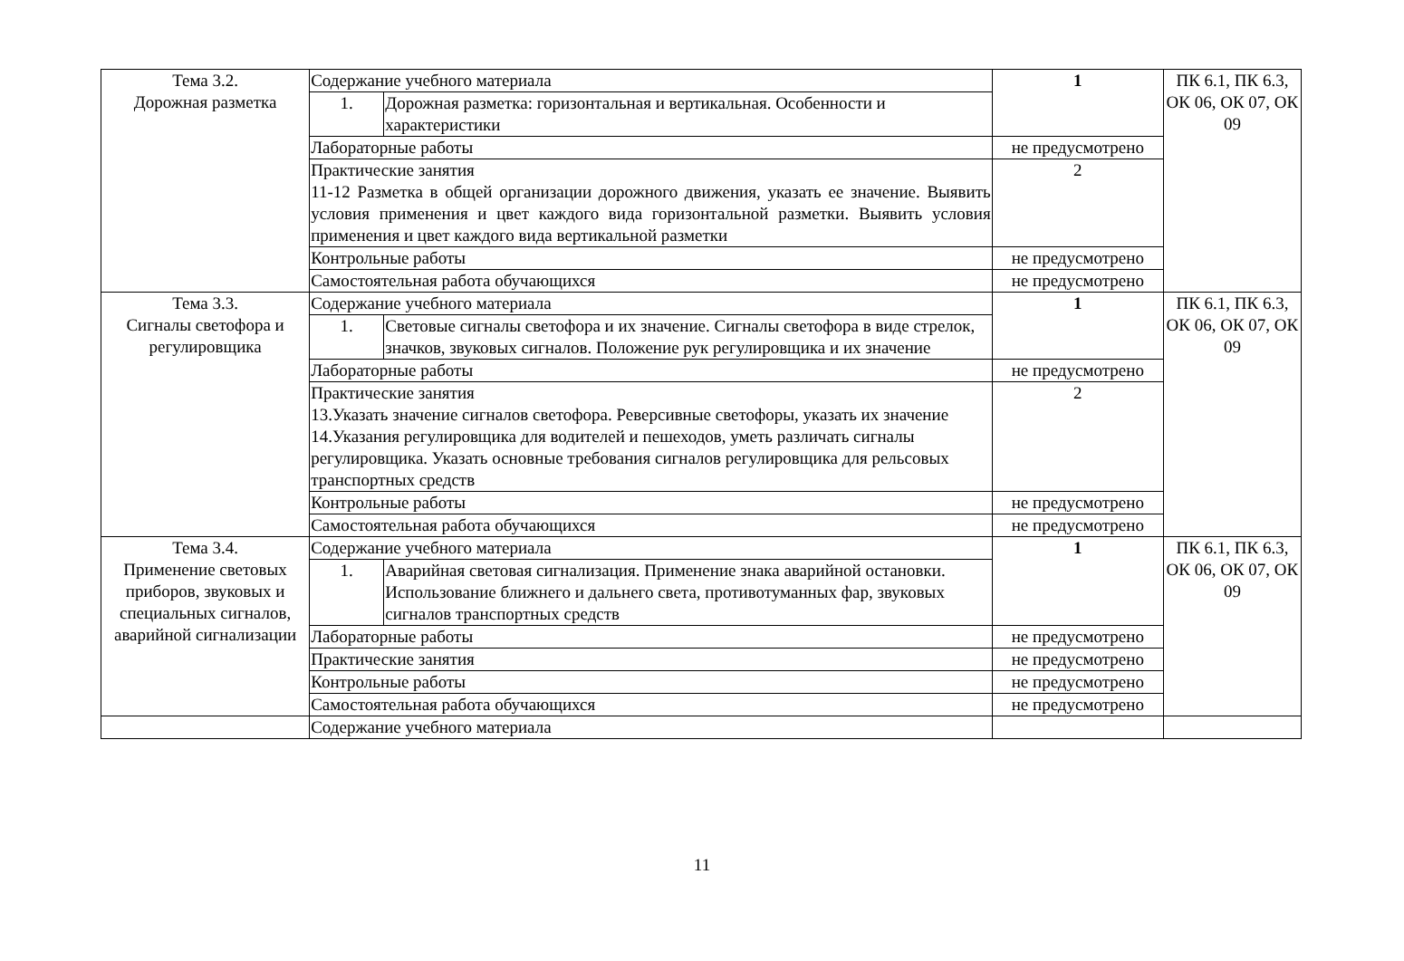| Тема 3.2. Дорожная разметка | Содержание учебного материала | | 1 | ПК 6.1, ПК 6.3, ОК 06, ОК 07, ОК 09 |
| | 1. | Дорожная разметка: горизонтальная и вертикальная. Особенности и характеристики | | |
| | Лабораторные работы | | не предусмотрено | |
| | Практические занятия 11-12 Разметка в общей организации дорожного движения, указать ее значение. Выявить условия применения и цвет каждого вида горизонтальной разметки. Выявить условия применения и цвет каждого вида вертикальной разметки | | 2 | |
| | Контрольные работы | | не предусмотрено | |
| | Самостоятельная работа обучающихся | | не предусмотрено | |
| Тема 3.3. Сигналы светофора и регулировщика | Содержание учебного материала | | 1 | ПК 6.1, ПК 6.3, ОК 06, ОК 07, ОК 09 |
| | 1. | Световые сигналы светофора и их значение. Сигналы светофора в виде стрелок, значков, звуковых сигналов. Положение рук регулировщика и их значение | | |
| | Лабораторные работы | | не предусмотрено | |
| | Практические занятия 13.Указать значение сигналов светофора. Реверсивные светофоры, указать их значение 14.Указания регулировщика для водителей и пешеходов, уметь различать сигналы регулировщика. Указать основные требования сигналов регулировщика для рельсовых транспортных средств | | 2 | |
| | Контрольные работы | | не предусмотрено | |
| | Самостоятельная работа обучающихся | | не предусмотрено | |
| Тема 3.4. Применение световых приборов, звуковых и специальных сигналов, аварийной сигнализации | Содержание учебного материала | | 1 | ПК 6.1, ПК 6.3, ОК 06, ОК 07, ОК 09 |
| | 1. | Аварийная световая сигнализация. Применение знака аварийной остановки. Использование ближнего и дальнего света, противотуманных фар, звуковых сигналов транспортных средств | | |
| | Лабораторные работы | | не предусмотрено | |
| | Практические занятия | | не предусмотрено | |
| | Контрольные работы | | не предусмотрено | |
| | Самостоятельная работа обучающихся | | не предусмотрено | |
| | Содержание учебного материала | | | |
11